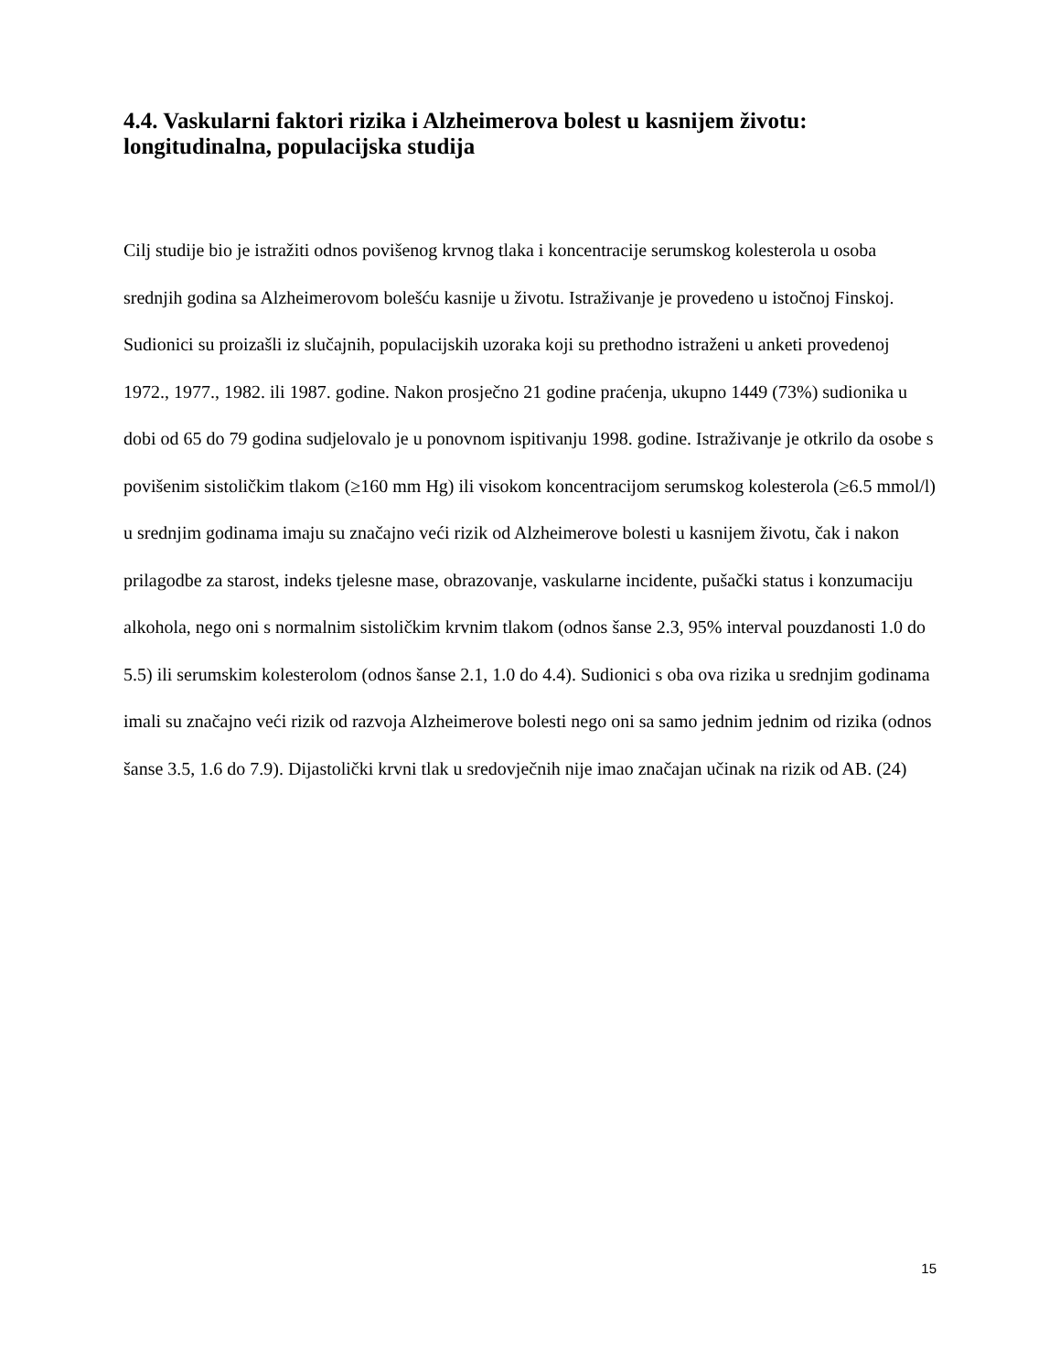4.4. Vaskularni faktori rizika i Alzheimerova bolest u kasnijem životu: longitudinalna, populacijska studija
Cilj studije bio je istražiti odnos povišenog krvnog tlaka i koncentracije serumskog kolesterola u osoba srednjih godina sa Alzheimerovom bolešću kasnije u životu. Istraživanje je provedeno u istočnoj Finskoj. Sudionici su proizašli iz slučajnih, populacijskih uzoraka koji su prethodno istraženi u anketi provedenoj 1972., 1977., 1982. ili 1987. godine. Nakon prosječno 21 godine praćenja, ukupno 1449 (73%) sudionika u dobi od 65 do 79 godina sudjelovalo je u ponovnom ispitivanju 1998. godine. Istraživanje je otkrilo da osobe s povišenim sistoličkim tlakom (≥160 mm Hg) ili visokom koncentracijom serumskog kolesterola (≥6.5 mmol/l) u srednjim godinama imaju su značajno veći rizik od Alzheimerove bolesti u kasnijem životu, čak i nakon prilagodbe za starost, indeks tjelesne mase, obrazovanje, vaskularne incidente, pušački status i konzumaciju alkohola, nego oni s normalnim sistoličkim krvnim tlakom (odnos šanse 2.3, 95% interval pouzdanosti 1.0 do 5.5) ili serumskim kolesterolom (odnos šanse 2.1, 1.0 do 4.4). Sudionici s oba ova rizika u srednjim godinama imali su značajno veći rizik od razvoja Alzheimerove bolesti nego oni sa samo jednim jednim od rizika (odnos šanse 3.5, 1.6 do 7.9). Dijastolički krvni tlak u sredovječnih nije imao značajan učinak na rizik od AB. (24)
15